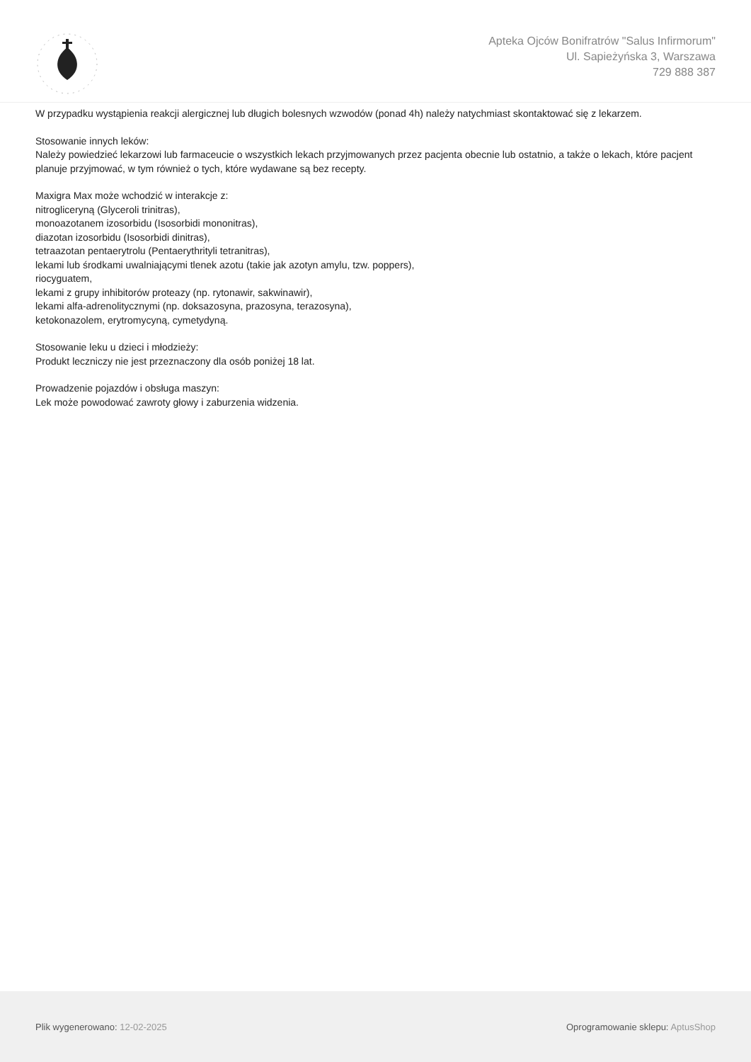Apteka Ojców Bonifratrów "Salus Infirmorum"
Ul. Sapieżyńska 3, Warszawa
729 888 387
W przypadku wystąpienia reakcji alergicznej lub długich bolesnych wzwodów (ponad 4h) należy natychmiast skontaktować się z lekarzem.
Stosowanie innych leków:
Należy powiedzieć lekarzowi lub farmaceucie o wszystkich lekach przyjmowanych przez pacjenta obecnie lub ostatnio, a także o lekach, które pacjent planuje przyjmować, w tym również o tych, które wydawane są bez recepty.
Maxigra Max może wchodzić w interakcje z:
nitrogliceryną (Glyceroli trinitras),
monoazotanem izosorbidu (Isosorbidi mononitras),
diazotan izosorbidu (Isosorbidi dinitras),
tetraazotan pentaerytrolu (Pentaerythrityli tetranitras),
lekami lub środkami uwalniającymi tlenek azotu (takie jak azotyn amylu, tzw. poppers),
riocyguatem,
lekami z grupy inhibitorów proteazy (np. rytonawir, sakwinawir),
lekami alfa-adrenolitycznymi (np. doksazosyna, prazosyna, terazosyna),
ketokonazolem, erytromycyną, cymetydyną.
Stosowanie leku u dzieci i młodzieży:
Produkt leczniczy nie jest przeznaczony dla osób poniżej 18 lat.
Prowadzenie pojazdów i obsługa maszyn:
Lek może powodować zawroty głowy i zaburzenia widzenia.
Plik wygenerowano: 12-02-2025
Oprogramowanie sklepu: AptusShop